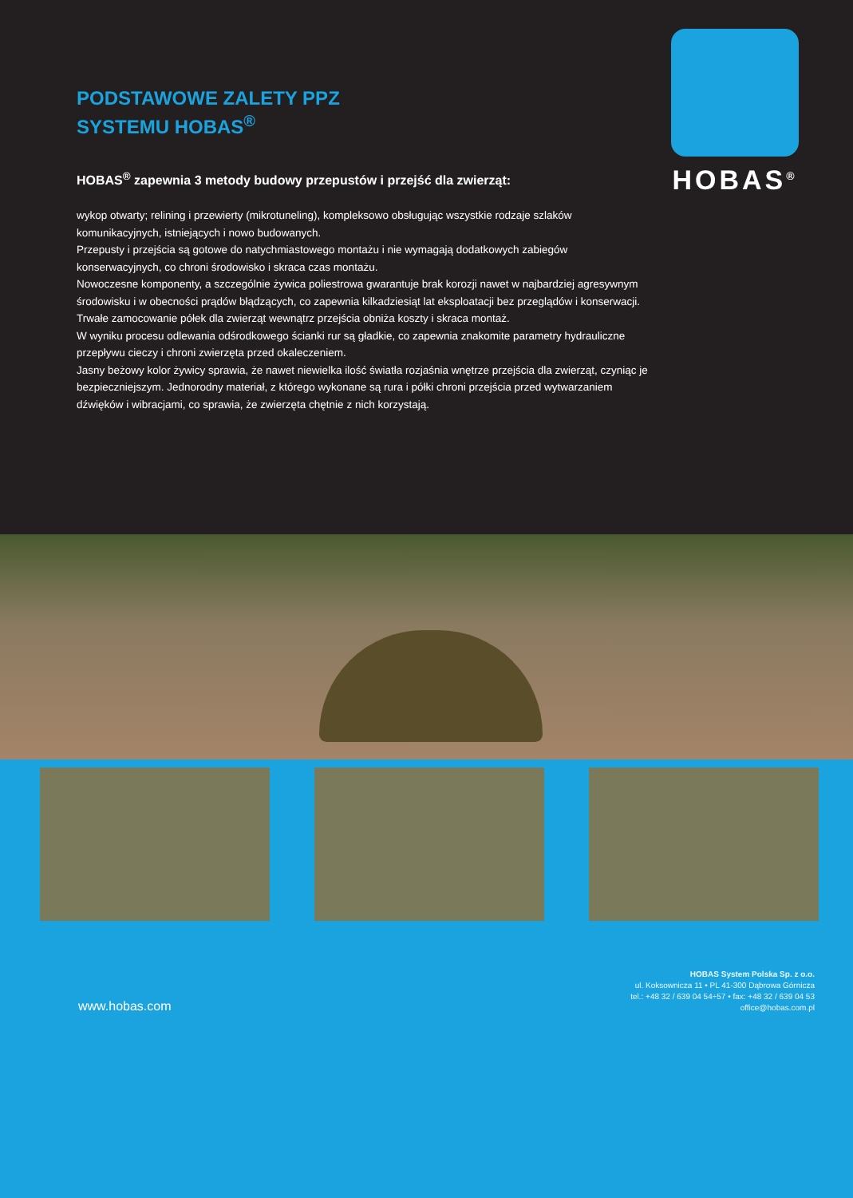PODSTAWOWE ZALETY PPZ
SYSTEMU HOBAS<sup>®</sup>
HOBAS<sup>®</sup> zapewnia 3 metody budowy przepustów i przejść dla zwierząt:
wykop otwarty; relining i przewierty (mikrotuneling), kompleksowo obsługując wszystkie rodzaje szlaków komunikacyjnych, istniejących i nowo budowanych.
Przepusty i przejścia są gotowe do natychmiastowego montażu i nie wymagają dodatkowych zabiegów konserwacyjnych, co chroni środowisko i skraca czas montażu.
Nowoczesne komponenty, a szczególnie żywica poliestrowa gwarantuje brak korozji nawet w najbardziej agresywnym środowisku i w obecności prądów błądzących, co zapewnia kilkadziesiąt lat eksploatacji bez przeglądów i konserwacji.
Trwałe zamocowanie półek dla zwierząt wewnątrz przejścia obniża koszty i skraca montaż.
W wyniku procesu odlewania odśrodkowego ścianki rur są gładkie, co zapewnia znakomite parametry hydrauliczne przepływu cieczy i chroni zwierzęta przed okaleczeniem.
Jasny beżowy kolor żywicy sprawia, że nawet niewielka ilość światła rozjaśnia wnętrze przejścia dla zwierząt, czyniąc je bezpieczniejszym. Jednorodny materiał, z którego wykonane są rura i półki chroni przejścia przed wytwarzaniem dźwięków i wibracjami, co sprawia, że zwierzęta chętnie z nich korzystają.
HOBAS<sup>®</sup>
www.hobas.com
HOBAS System Polska Sp. z o.o.
ul. Koksownicza 11 • PL 41-300 Dąbrowa Górnicza
tel.: +48 32 / 639 04 54÷57 • fax: +48 32 / 639 04 53
office@hobas.com.pl